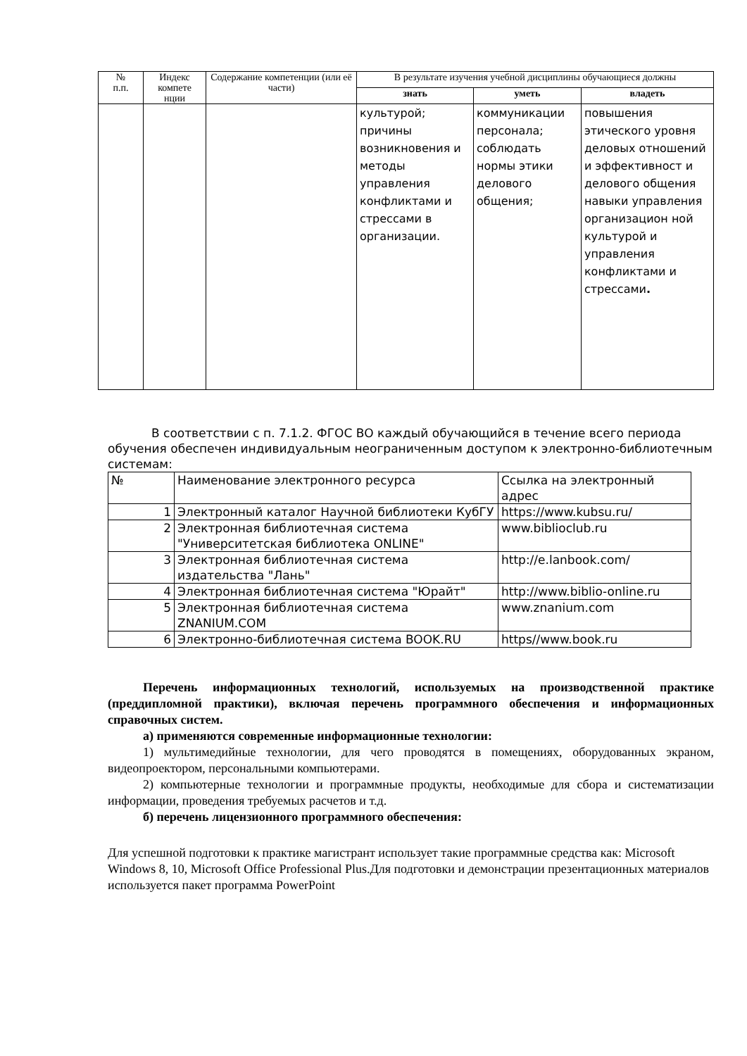| № п.п. | Индекс компете нции | Содержание компетенции (или её части) | В результате изучения учебной дисциплины обучающиеся должны | | |
| --- | --- | --- | --- | --- | --- |
| | | | знать | уметь | владеть |
| | | | культурой; причины возникновения и методы управления конфликтами и стрессами в организации. | коммуникации персонала; соблюдать нормы этики делового общения; | повышения этического уровня деловых отношений и эффективност и делового общения навыки управления организацион ной культурой и управления конфликтами и стрессами . |
В соответствии с п. 7.1.2. ФГОС ВО каждый обучающийся в течение всего периода обучения обеспечен индивидуальным неограниченным доступом к электронно-библиотечным системам:
| № | Наименование электронного ресурса | Ссылка на электронный адрес |
| 1 | Электронный каталог Научной библиотеки КубГУ | https://www.kubsu.ru/ |
| 2 | Электронная библиотечная система "Университетская библиотека ONLINE" | www.biblioclub.ru |
| 3 | Электронная библиотечная система издательства "Лань" | http://e.lanbook.com/ |
| 4 | Электронная библиотечная система "Юрайт" | http://www.biblio-online.ru |
| 5 | Электронная библиотечная система ZNANIUM.COM | www.znanium.com |
| 6 | Электронно-библиотечная система BOOK.RU | https//www.book.ru |
Перечень информационных технологий, используемых на производственной практике (преддипломной практики), включая перечень программного обеспечения и информационных справочных систем.
а) применяются современные информационные технологии:
1) мультимедийные технологии, для чего проводятся в помещениях, оборудованных экраном, видеопроектором, персональными компьютерами.
2) компьютерные технологии и программные продукты, необходимые для сбора и систематизации информации, проведения требуемых расчетов и т.д.
б) перечень лицензионного программного обеспечения:
Для успешной подготовки к практике магистрант использует такие программные средства как: Microsoft Windows 8, 10, Microsoft Office Professional Plus.Для подготовки и демонстрации презентационных материалов используется пакет программа PowerPoint